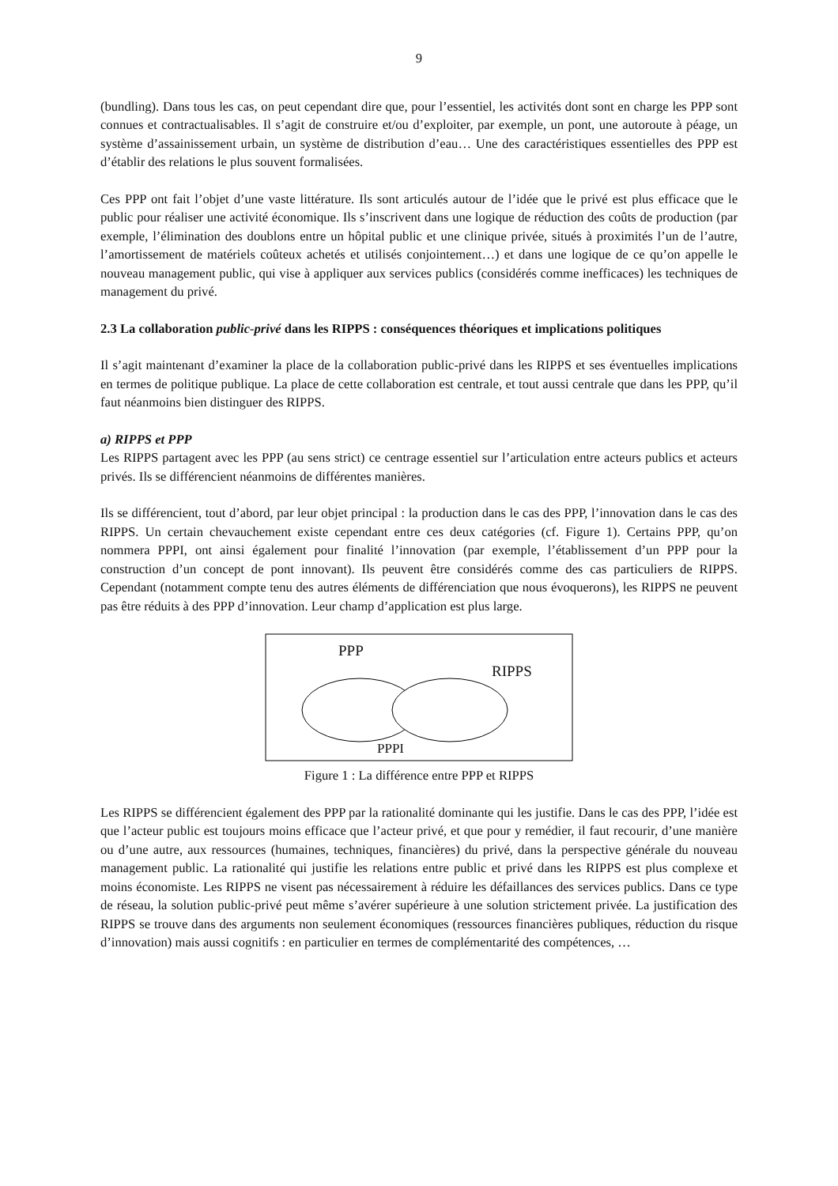9
(bundling). Dans tous les cas, on peut cependant dire que, pour l’essentiel, les activités dont sont en charge les PPP sont connues et contractualisables. Il s’agit de construire et/ou d’exploiter, par exemple, un pont, une autoroute à péage, un système d’assainissement urbain, un système de distribution d’eau… Une des caractéristiques essentielles des PPP est d’établir des relations le plus souvent formalisées.
Ces PPP ont fait l’objet d’une vaste littérature. Ils sont articulés autour de l’idée que le privé est plus efficace que le public pour réaliser une activité économique. Ils s’inscrivent dans une logique de réduction des coûts de production (par exemple, l’élimination des doublons entre un hôpital public et une clinique privée, situés à proximités l’un de l’autre, l’amortissement de matériels coûteux achetés et utilisés conjointement…) et dans une logique de ce qu’on appelle le nouveau management public, qui vise à appliquer aux services publics (considérés comme inefficaces) les techniques de management du privé.
2.3 La collaboration public-privé dans les RIPPS : conséquences théoriques et implications politiques
Il s’agit maintenant d’examiner la place de la collaboration public-privé dans les RIPPS et ses éventuelles implications en termes de politique publique. La place de cette collaboration est centrale, et tout aussi centrale que dans les PPP, qu’il faut néanmoins bien distinguer des RIPPS.
a) RIPPS et PPP
Les RIPPS partagent avec les PPP (au sens strict) ce centrage essentiel sur l’articulation entre acteurs publics et acteurs privés. Ils se différencient néanmoins de différentes manières.
Ils se différencient, tout d’abord, par leur objet principal : la production dans le cas des PPP, l’innovation dans le cas des RIPPS. Un certain chevauchement existe cependant entre ces deux catégories (cf. Figure 1). Certains PPP, qu’on nommera PPPI, ont ainsi également pour finalité l’innovation (par exemple, l’établissement d’un PPP pour la construction d’un concept de pont innovant). Ils peuvent être considérés comme des cas particuliers de RIPPS. Cependant (notamment compte tenu des autres éléments de différenciation que nous évoquerons), les RIPPS ne peuvent pas être réduits à des PPP d’innovation. Leur champ d’application est plus large.
PPP
RIPPS
PPPI
Figure 1 : La différence entre PPP et RIPPS
Les RIPPS se différencient également des PPP par la rationalité dominante qui les justifie. Dans le cas des PPP, l’idée est que l’acteur public est toujours moins efficace que l’acteur privé, et que pour y remédier, il faut recourir, d’une manière ou d’une autre, aux ressources (humaines, techniques, financières) du privé, dans la perspective générale du nouveau management public. La rationalité qui justifie les relations entre public et privé dans les RIPPS est plus complexe et moins économiste. Les RIPPS ne visent pas nécessairement à réduire les défaillances des services publics. Dans ce type de réseau, la solution public-privé peut même s’avérer supérieure à une solution strictement privée. La justification des RIPPS se trouve dans des arguments non seulement économiques (ressources financières publiques, réduction du risque d’innovation) mais aussi cognitifs : en particulier en termes de complémentarité des compétences, …